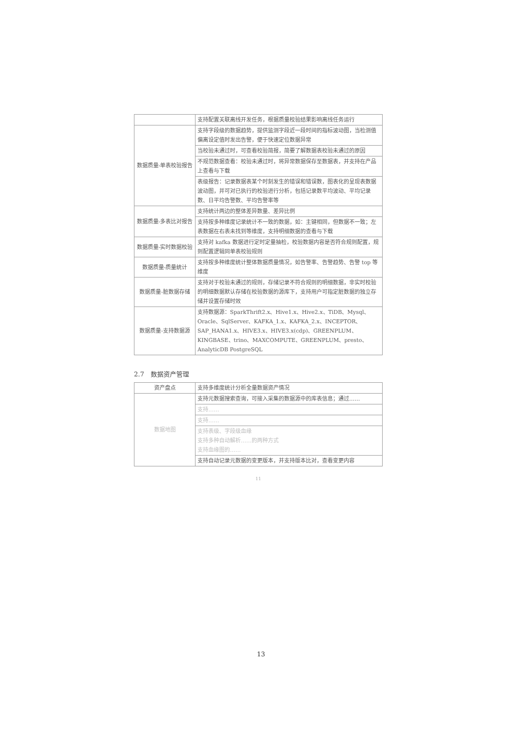| | 支持配置关联离线开发任务，根据质量校验结果影响离线任务运行 |
| 数据质量-单表校验报告 | 支持字段级的数据趋势，提供监测字段近一段时间的指标波动图，当检测值偏离设定值时发出告警，便于快速定位数据异常 |
| | 当校验未通过时，可查看校验简报，简要了解数据表校验未通过的原因 |
| | 不规范数据查看：校验未通过时，将异常数据保存至数据表，并支持在产品上查看与下载 |
| | 表级报告：记录数据表某个时刻发生的错误和错误数，图表化的呈现表数据波动图，并可对已执行的校验进行分析，包括记录数平均波动、平均记录数、日平均告警数、平均告警率等 |
| 数据质量-多表比对报告 | 支持统计两边的整体差异数量、差异比例 |
| | 支持按多种维度记录统计不一致的数据，如：主键相同，但数据不一致；左表数据在右表未找到等维度，支持明细数据的查看与下载 |
| 数据质量-实时数据校验 | 支持对 kafka 数据进行定时定量抽检，校验数据内容是否符合规则配置，规则配置逻辑同单表校验规则 |
| 数据质量-质量统计 | 支持按多种维度统计整体数据质量情况，如告警率、告警趋势、告警 top 等维度 |
| 数据质量-脏数据存储 | 支持对于校验未通过的规则，存储记录不符合规则的明细数据，非实时校验的明细数据默认存储在校验数据的源库下，支持用户可指定脏数据的独立存储并设置存储时效 |
| 数据质量-支持数据源 | 支持数据源：SparkThrift2.x、Hive1.x、Hive2.x、TiDB、Mysql、Oracle、SqlServer、KAFKA_1.x、KAFKA_2.x、INCEPTOR、SAP_HANA1.x、HIVE3.x、HIVE3.x(cdp)、GREENPLUM、KINGBASE、trino、MAXCOMPUTE、GREENPLUM、presto、AnalyticDB PostgreSQL |
2.7　数据资产管理
| 资产盘点 | 支持多维度统计分析全量数据资产情况 |
| 数据地图 | 支持元数据搜索查询，可接入采集的数据源中的库表信息；通过…… |
| | 支持…… |
| | 支持…… |
| | 支持表级、字段级血缘 支持多种自动解析……的两种方式 支持血缘图的…… |
| | 支持自动记录元数据的变更版本，并支持版本比对，查看变更内容 |
11
13